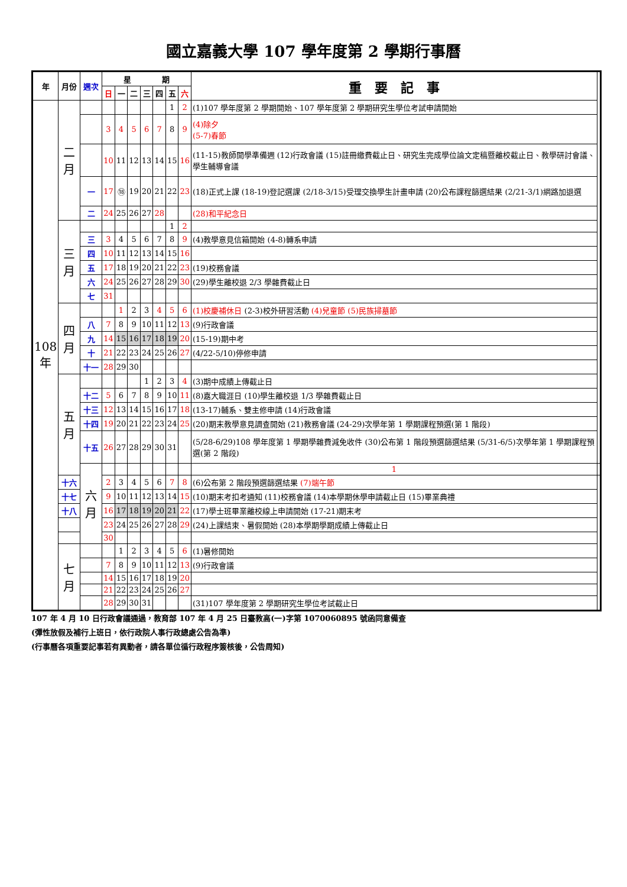國立嘉義大學 107 學年度第 2 學期行事曆
| 年 | 月份 | 週次 | 星 期 | | | | | | | 重 要 記 事 | |
| --- | --- | --- | --- | --- | --- | --- | --- | --- | --- | --- | --- |
| | | | 日 | 一 | 二 | 三 | 四 | 五 | 六 | | |
| 108年 | 二月 | | | | | | | 1 | 2 | (1)107 學年度第 2 學期開始、107 學年度第 2 學期研究生學位考試申請開始 | |
| | | | 3 | 4 | 5 | 6 | 7 | 8 | 9 | (4)除夕 (5-7)春節 | |
| | | | 10 | 11 | 12 | 13 | 14 | 15 | 16 | (11-15)教師開學準備週 (12)行政會議 (15)註冊繳費截止日、研究生完成學位論文定稿暨離校截止日、教學研討會議、學生輔導會議 | |
| | | 一 | 17 | ⑱ | 19 | 20 | 21 | 22 | 23 | (18)正式上課 (18-19)登記選課 (2/18-3/15)受理交換學生計畫申請 (20)公布課程篩選結果 (2/21-3/1)網路加退選 | |
| | | 二 | 24 | 25 | 26 | 27 | 28 | | | (28)和平紀念日 | |
| | 三月 | | | | | | | 1 | 2 | | |
| | | 三 | 3 | 4 | 5 | 6 | 7 | 8 | 9 | (4)教學意見信箱開始 (4-8)轉系申請 | |
| | | 四 | 10 | 11 | 12 | 13 | 14 | 15 | 16 | | |
| | | 五 | 17 | 18 | 19 | 20 | 21 | 22 | 23 | (19)校務會議 | |
| | | 六 | 24 | 25 | 26 | 27 | 28 | 29 | 30 | (29)學生離校退 2/3 學雜費截止日 | |
| | | 七 | 31 | | | | | | | | |
| | 四月 | | | 1 | 2 | 3 | 4 | 5 | 6 | (1)校慶補休日 (2-3)校外研習活動 (4)兒童節 (5)民族掃墓節 | |
| | | 八 | 7 | 8 | 9 | 10 | 11 | 12 | 13 | (9)行政會議 | |
| | | 九 | 14 | 15 | 16 | 17 | 18 | 19 | 20 | (15-19)期中考 | |
| | | 十 | 21 | 22 | 23 | 24 | 25 | 26 | 27 | (4/22-5/10)停修申請 | |
| | | 十一 | 28 | 29 | 30 | | | | | | |
| | 五月 | | | | | 1 | 2 | 3 | 4 | (3)期中成績上傳截止日 | |
| | | 十二 | 5 | 6 | 7 | 8 | 9 | 10 | 11 | (8)嘉大職涯日 (10)學生離校退 1/3 學雜費截止日 | |
| | | 十三 | 12 | 13 | 14 | 15 | 16 | 17 | 18 | (13-17)輔系、雙主修申請 (14)行政會議 | |
| | | 十四 | 19 | 20 | 21 | 22 | 23 | 24 | 25 | (20)期末教學意見調查開始 (21)教務會議 (24-29)次學年第 1 學期課程預選(第 1 階段) | |
| | | 十五 | 26 | 27 | 28 | 29 | 30 | 31 | | (5/28-6/29)108 學年度第 1 學期學雜費減免收件 (30)公布第 1 階段預選篩選結果 (5/31-6/5)次學年第 1 學期課程預選(第 2 階段) | |
| | | 六月 | | | | | | | | 1 | |
| | 十六 | | 2 | 3 | 4 | 5 | 6 | 7 | 8 | (6)公布第 2 階段預選篩選結果 (7)端午節 | |
| | 十七 | | 9 | 10 | 11 | 12 | 13 | 14 | 15 | (10)期末考扣考通知 (11)校務會議 (14)本學期休學申請截止日 (15)畢業典禮 | |
| | 十八 | | 16 | 17 | 18 | 19 | 20 | 21 | 22 | (17)學士班畢業離校線上申請開始 (17-21)期末考 | |
| | | | 23 | 24 | 25 | 26 | 27 | 28 | 29 | (24)上課結束、暑假開始 (28)本學期學期成績上傳截止日 | |
| | | | 30 | | | | | | | | |
| | 七月 | | | 1 | 2 | 3 | 4 | 5 | 6 | (1)暑修開始 | |
| | | | 7 | 8 | 9 | 10 | 11 | 12 | 13 | (9)行政會議 | |
| | | | 14 | 15 | 16 | 17 | 18 | 19 | 20 | | |
| | | | 21 | 22 | 23 | 24 | 25 | 26 | 27 | | |
| | | | 28 | 29 | 30 | 31 | | | | (31)107 學年度第 2 學期研究生學位考試截止日 | |
107 年 4 月 10 日行政會議通過，教育部 107 年 4 月 25 日臺教高(一)字第 1070060895 號函同意備查
(彈性放假及補行上班日，依行政院人事行政總處公告為準)
(行事曆各項重要記事若有異動者，請各單位循行政程序簽核後，公告周知)